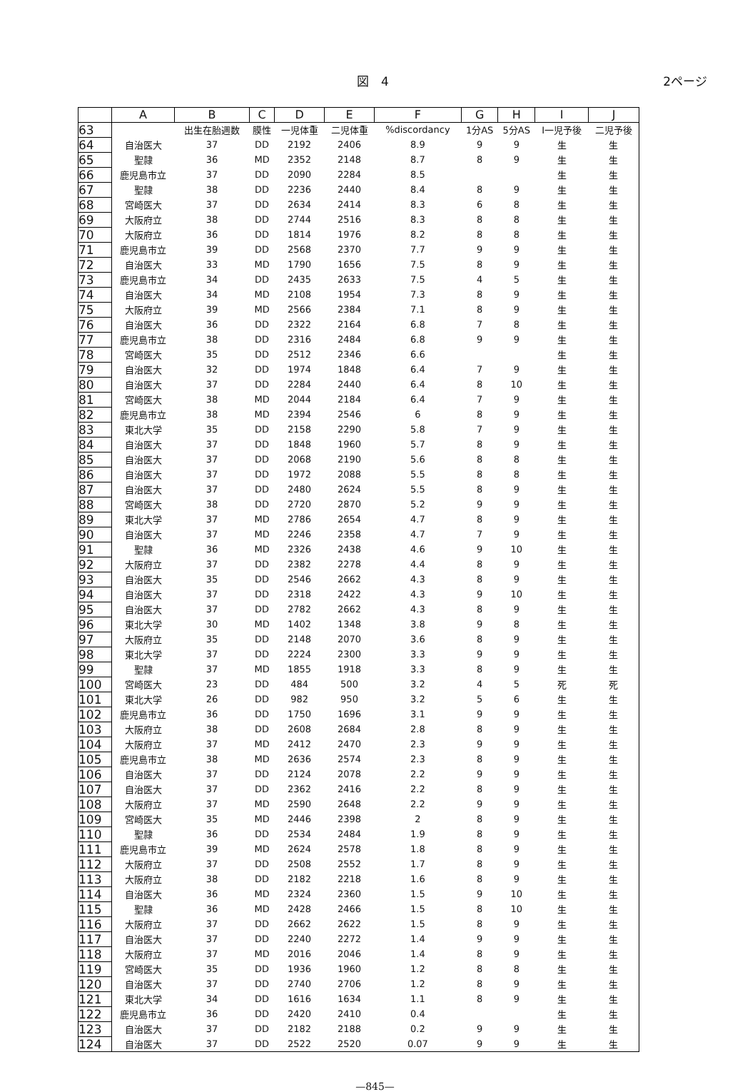図　4 2ページ
| | A | B | C | D | E | F | G | H | I | J |
| --- | --- | --- | --- | --- | --- | --- | --- | --- | --- | --- |
| 63 | | 出生在胎週数 | 膜性 | 一児体重 | 二児体重 | %discordancy | 1分AS | 5分AS | I一児予後 | 二児予後 |
| 64 | 自治医大 | 37 | DD | 2192 | 2406 | 8.9 | 9 | 9 | 生 | 生 |
| 65 | 聖隷 | 36 | MD | 2352 | 2148 | 8.7 | 8 | 9 | 生 | 生 |
| 66 | 鹿児島市立 | 37 | DD | 2090 | 2284 | 8.5 | | | 生 | 生 |
| 67 | 聖隷 | 38 | DD | 2236 | 2440 | 8.4 | 8 | 9 | 生 | 生 |
| 68 | 宮崎医大 | 37 | DD | 2634 | 2414 | 8.3 | 6 | 8 | 生 | 生 |
| 69 | 大阪府立 | 38 | DD | 2744 | 2516 | 8.3 | 8 | 8 | 生 | 生 |
| 70 | 大阪府立 | 36 | DD | 1814 | 1976 | 8.2 | 8 | 8 | 生 | 生 |
| 71 | 鹿児島市立 | 39 | DD | 2568 | 2370 | 7.7 | 9 | 9 | 生 | 生 |
| 72 | 自治医大 | 33 | MD | 1790 | 1656 | 7.5 | 8 | 9 | 生 | 生 |
| 73 | 鹿児島市立 | 34 | DD | 2435 | 2633 | 7.5 | 4 | 5 | 生 | 生 |
| 74 | 自治医大 | 34 | MD | 2108 | 1954 | 7.3 | 8 | 9 | 生 | 生 |
| 75 | 大阪府立 | 39 | MD | 2566 | 2384 | 7.1 | 8 | 9 | 生 | 生 |
| 76 | 自治医大 | 36 | DD | 2322 | 2164 | 6.8 | 7 | 8 | 生 | 生 |
| 77 | 鹿児島市立 | 38 | DD | 2316 | 2484 | 6.8 | 9 | 9 | 生 | 生 |
| 78 | 宮崎医大 | 35 | DD | 2512 | 2346 | 6.6 | | | 生 | 生 |
| 79 | 自治医大 | 32 | DD | 1974 | 1848 | 6.4 | 7 | 9 | 生 | 生 |
| 80 | 自治医大 | 37 | DD | 2284 | 2440 | 6.4 | 8 | 10 | 生 | 生 |
| 81 | 宮崎医大 | 38 | MD | 2044 | 2184 | 6.4 | 7 | 9 | 生 | 生 |
| 82 | 鹿児島市立 | 38 | MD | 2394 | 2546 | 6 | 8 | 9 | 生 | 生 |
| 83 | 東北大学 | 35 | DD | 2158 | 2290 | 5.8 | 7 | 9 | 生 | 生 |
| 84 | 自治医大 | 37 | DD | 1848 | 1960 | 5.7 | 8 | 9 | 生 | 生 |
| 85 | 自治医大 | 37 | DD | 2068 | 2190 | 5.6 | 8 | 8 | 生 | 生 |
| 86 | 自治医大 | 37 | DD | 1972 | 2088 | 5.5 | 8 | 8 | 生 | 生 |
| 87 | 自治医大 | 37 | DD | 2480 | 2624 | 5.5 | 8 | 9 | 生 | 生 |
| 88 | 宮崎医大 | 38 | DD | 2720 | 2870 | 5.2 | 9 | 9 | 生 | 生 |
| 89 | 東北大学 | 37 | MD | 2786 | 2654 | 4.7 | 8 | 9 | 生 | 生 |
| 90 | 自治医大 | 37 | MD | 2246 | 2358 | 4.7 | 7 | 9 | 生 | 生 |
| 91 | 聖隷 | 36 | MD | 2326 | 2438 | 4.6 | 9 | 10 | 生 | 生 |
| 92 | 大阪府立 | 37 | DD | 2382 | 2278 | 4.4 | 8 | 9 | 生 | 生 |
| 93 | 自治医大 | 35 | DD | 2546 | 2662 | 4.3 | 8 | 9 | 生 | 生 |
| 94 | 自治医大 | 37 | DD | 2318 | 2422 | 4.3 | 9 | 10 | 生 | 生 |
| 95 | 自治医大 | 37 | DD | 2782 | 2662 | 4.3 | 8 | 9 | 生 | 生 |
| 96 | 東北大学 | 30 | MD | 1402 | 1348 | 3.8 | 9 | 8 | 生 | 生 |
| 97 | 大阪府立 | 35 | DD | 2148 | 2070 | 3.6 | 8 | 9 | 生 | 生 |
| 98 | 東北大学 | 37 | DD | 2224 | 2300 | 3.3 | 9 | 9 | 生 | 生 |
| 99 | 聖隷 | 37 | MD | 1855 | 1918 | 3.3 | 8 | 9 | 生 | 生 |
| 100 | 宮崎医大 | 23 | DD | 484 | 500 | 3.2 | 4 | 5 | 死 | 死 |
| 101 | 東北大学 | 26 | DD | 982 | 950 | 3.2 | 5 | 6 | 生 | 生 |
| 102 | 鹿児島市立 | 36 | DD | 1750 | 1696 | 3.1 | 9 | 9 | 生 | 生 |
| 103 | 大阪府立 | 38 | DD | 2608 | 2684 | 2.8 | 8 | 9 | 生 | 生 |
| 104 | 大阪府立 | 37 | MD | 2412 | 2470 | 2.3 | 9 | 9 | 生 | 生 |
| 105 | 鹿児島市立 | 38 | MD | 2636 | 2574 | 2.3 | 8 | 9 | 生 | 生 |
| 106 | 自治医大 | 37 | DD | 2124 | 2078 | 2.2 | 9 | 9 | 生 | 生 |
| 107 | 自治医大 | 37 | DD | 2362 | 2416 | 2.2 | 8 | 9 | 生 | 生 |
| 108 | 大阪府立 | 37 | MD | 2590 | 2648 | 2.2 | 9 | 9 | 生 | 生 |
| 109 | 宮崎医大 | 35 | MD | 2446 | 2398 | 2 | 8 | 9 | 生 | 生 |
| 110 | 聖隷 | 36 | DD | 2534 | 2484 | 1.9 | 8 | 9 | 生 | 生 |
| 111 | 鹿児島市立 | 39 | MD | 2624 | 2578 | 1.8 | 8 | 9 | 生 | 生 |
| 112 | 大阪府立 | 37 | DD | 2508 | 2552 | 1.7 | 8 | 9 | 生 | 生 |
| 113 | 大阪府立 | 38 | DD | 2182 | 2218 | 1.6 | 8 | 9 | 生 | 生 |
| 114 | 自治医大 | 36 | MD | 2324 | 2360 | 1.5 | 9 | 10 | 生 | 生 |
| 115 | 聖隷 | 36 | MD | 2428 | 2466 | 1.5 | 8 | 10 | 生 | 生 |
| 116 | 大阪府立 | 37 | DD | 2662 | 2622 | 1.5 | 8 | 9 | 生 | 生 |
| 117 | 自治医大 | 37 | DD | 2240 | 2272 | 1.4 | 9 | 9 | 生 | 生 |
| 118 | 大阪府立 | 37 | MD | 2016 | 2046 | 1.4 | 8 | 9 | 生 | 生 |
| 119 | 宮崎医大 | 35 | DD | 1936 | 1960 | 1.2 | 8 | 8 | 生 | 生 |
| 120 | 自治医大 | 37 | DD | 2740 | 2706 | 1.2 | 8 | 9 | 生 | 生 |
| 121 | 東北大学 | 34 | DD | 1616 | 1634 | 1.1 | 8 | 9 | 生 | 生 |
| 122 | 鹿児島市立 | 36 | DD | 2420 | 2410 | 0.4 | | | 生 | 生 |
| 123 | 自治医大 | 37 | DD | 2182 | 2188 | 0.2 | 9 | 9 | 生 | 生 |
| 124 | 自治医大 | 37 | DD | 2522 | 2520 | 0.07 | 9 | 9 | 生 | 生 |
—845—